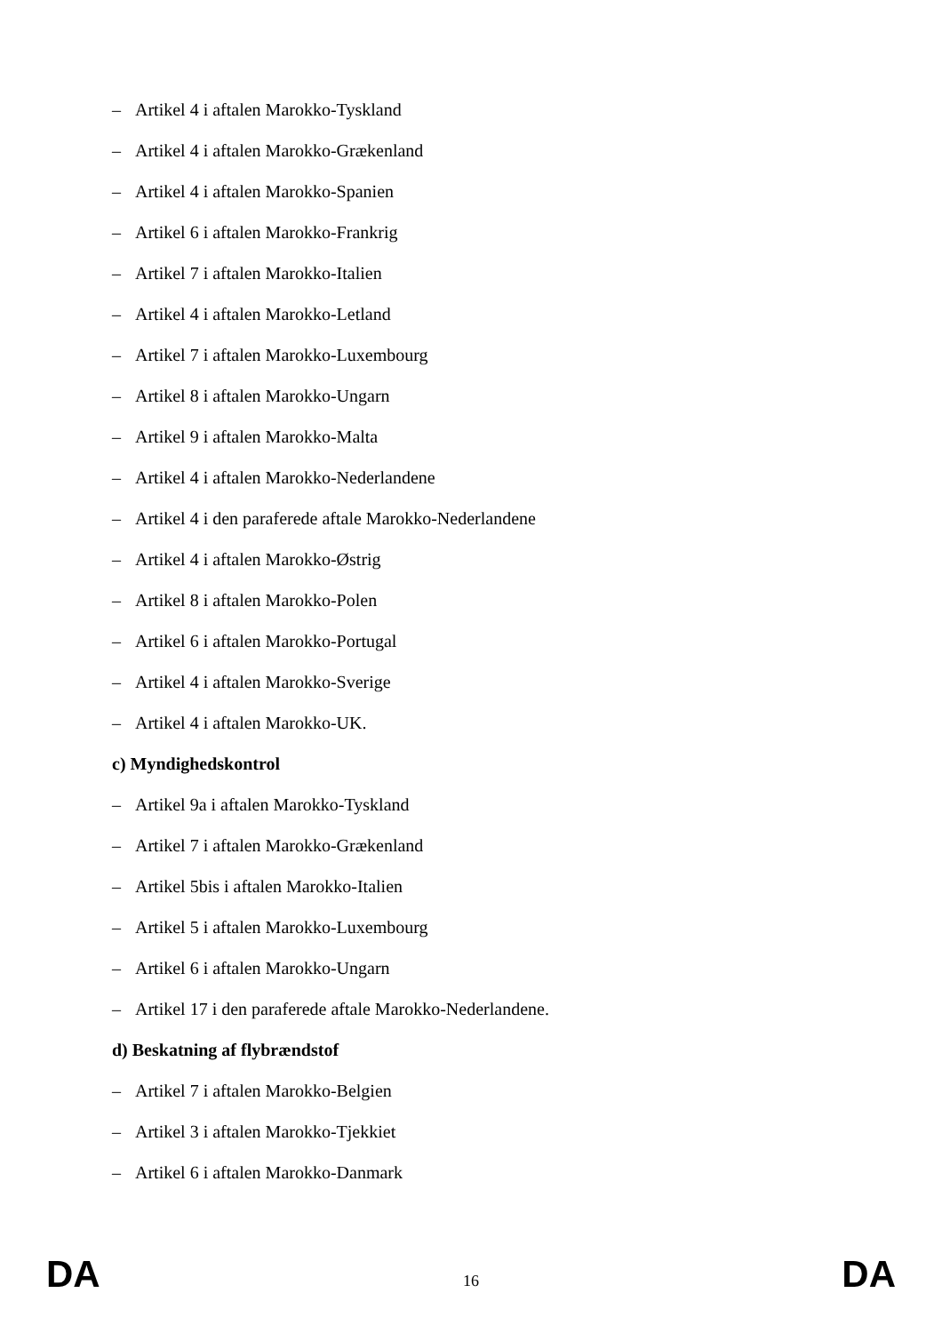– Artikel 4 i aftalen Marokko-Tyskland
– Artikel 4 i aftalen Marokko-Grækenland
– Artikel 4 i aftalen Marokko-Spanien
– Artikel 6 i aftalen Marokko-Frankrig
– Artikel 7 i aftalen Marokko-Italien
– Artikel 4 i aftalen Marokko-Letland
– Artikel 7 i aftalen Marokko-Luxembourg
– Artikel 8 i aftalen Marokko-Ungarn
– Artikel 9 i aftalen Marokko-Malta
– Artikel 4 i aftalen Marokko-Nederlandene
– Artikel 4 i den paraferede aftale Marokko-Nederlandene
– Artikel 4 i aftalen Marokko-Østrig
– Artikel 8 i aftalen Marokko-Polen
– Artikel 6 i aftalen Marokko-Portugal
– Artikel 4 i aftalen Marokko-Sverige
– Artikel 4 i aftalen Marokko-UK.
c) Myndighedskontrol
– Artikel 9a i aftalen Marokko-Tyskland
– Artikel 7 i aftalen Marokko-Grækenland
– Artikel 5bis i aftalen Marokko-Italien
– Artikel 5 i aftalen Marokko-Luxembourg
– Artikel 6 i aftalen Marokko-Ungarn
– Artikel 17 i den paraferede aftale Marokko-Nederlandene.
d) Beskatning af flybrændstof
– Artikel 7 i aftalen Marokko-Belgien
– Artikel 3 i aftalen Marokko-Tjekkiet
– Artikel 6 i aftalen Marokko-Danmark
DA 16 DA